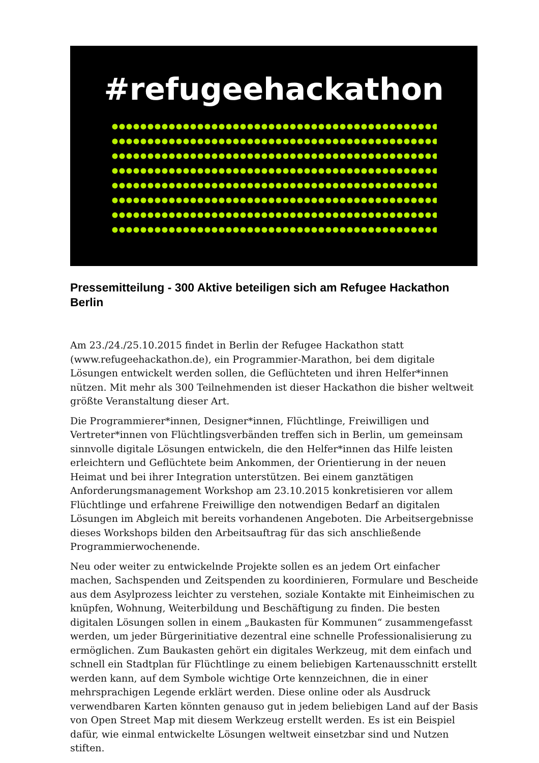#refugeehackathon
Pressemitteilung - 300 Aktive beteiligen sich am Refugee Hackathon Berlin
Am 23./24./25.10.2015 findet in Berlin der Refugee Hackathon statt (www.refugeehackathon.de), ein Programmier-Marathon, bei dem digitale Lösungen entwickelt werden sollen, die Geflüchteten und ihren Helfer*innen nützen. Mit mehr als 300 Teilnehmenden ist dieser Hackathon die bisher weltweit größte Veranstaltung dieser Art.
Die Programmierer*innen, Designer*innen, Flüchtlinge, Freiwilligen und Vertreter*innen von Flüchtlingsverbänden treffen sich in Berlin, um gemeinsam sinnvolle digitale Lösungen entwickeln, die den Helfer*innen das Hilfe leisten erleichtern und Geflüchtete beim Ankommen, der Orientierung in der neuen Heimat und bei ihrer Integration unterstützen. Bei einem ganztätigen Anforderungsmanagement Workshop am 23.10.2015 konkretisieren vor allem Flüchtlinge und erfahrene Freiwillige den notwendigen Bedarf an digitalen Lösungen im Abgleich mit bereits vorhandenen Angeboten. Die Arbeitsergebnisse dieses Workshops bilden den Arbeitsauftrag für das sich anschließende Programmierwochenende.
Neu oder weiter zu entwickelnde Projekte sollen es an jedem Ort einfacher machen, Sachspenden und Zeitspenden zu koordinieren, Formulare und Bescheide aus dem Asylprozess leichter zu verstehen, soziale Kontakte mit Einheimischen zu knüpfen, Wohnung, Weiterbildung und Beschäftigung zu finden. Die besten digitalen Lösungen sollen in einem „Baukasten für Kommunen“ zusammengefasst werden, um jeder Bürgerinitiative dezentral eine schnelle Professionalisierung zu ermöglichen. Zum Baukasten gehört ein digitales Werkzeug, mit dem einfach und schnell ein Stadtplan für Flüchtlinge zu einem beliebigen Kartenausschnitt erstellt werden kann, auf dem Symbole wichtige Orte kennzeichnen, die in einer mehrsprachigen Legende erklärt werden. Diese online oder als Ausdruck verwendbaren Karten könnten genauso gut in jedem beliebigen Land auf der Basis von Open Street Map mit diesem Werkzeug erstellt werden. Es ist ein Beispiel dafür, wie einmal entwickelte Lösungen weltweit einsetzbar sind und Nutzen stiften.